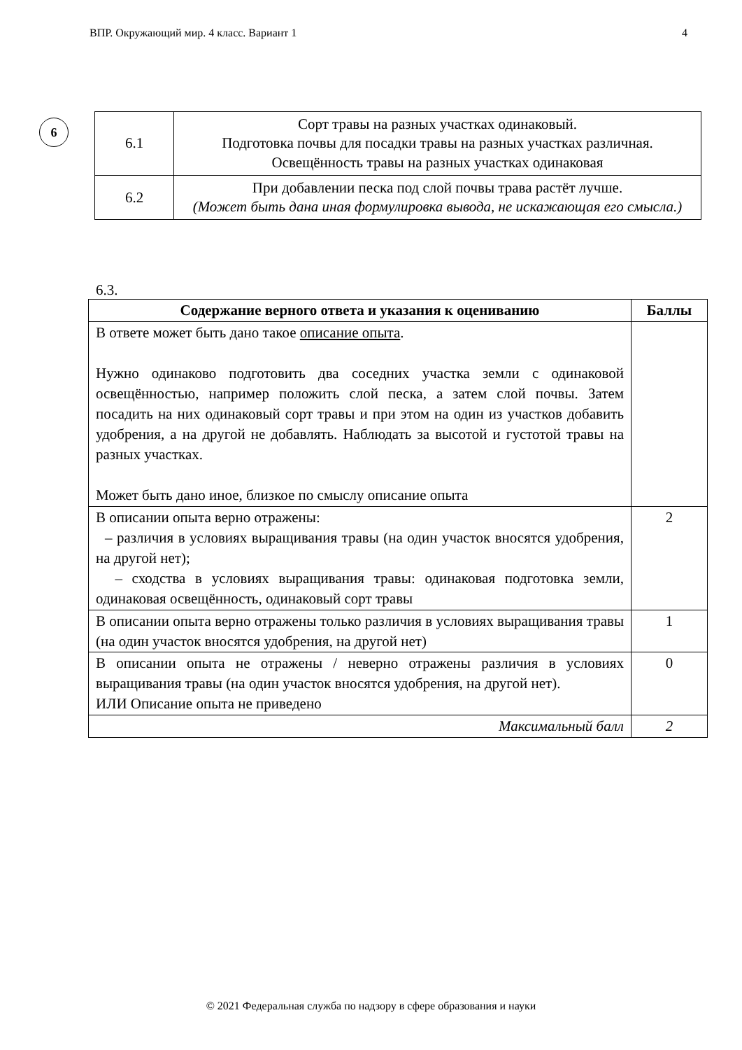ВПР. Окружающий мир. 4 класс. Вариант 1 4
6
| 6.1 | Сорт травы на разных участках одинаковый. Подготовка почвы для посадки травы на разных участках различная. Освещённость травы на разных участках одинаковая |
| 6.2 | При добавлении песка под слой почвы трава растёт лучше. (Может быть дана иная формулировка вывода, не искажающая его смысла.) |
6.3.
| Содержание верного ответа и указания к оцениванию | Баллы |
| --- | --- |
| В ответе может быть дано такое описание опыта . Нужно одинаково подготовить два соседних участка земли с одинаковой освещённостью, например положить слой песка, а затем слой почвы. Затем посадить на них одинаковый сорт травы и при этом на один из участков добавить удобрения, а на другой не добавлять. Наблюдать за высотой и густотой травы на разных участках. Может быть дано иное, близкое по смыслу описание опыта | |
| В описании опыта верно отражены: – различия в условиях выращивания травы (на один участок вносятся удобрения, на другой нет); – сходства в условиях выращивания травы: одинаковая подготовка земли, одинаковая освещённость, одинаковый сорт травы | 2 |
| В описании опыта верно отражены только различия в условиях выращивания травы (на один участок вносятся удобрения, на другой нет) | 1 |
| В описании опыта не отражены / неверно отражены различия в условиях выращивания травы (на один участок вносятся удобрения, на другой нет). ИЛИ Описание опыта не приведено | 0 |
| Максимальный балл | 2 |
© 2021 Федеральная служба по надзору в сфере образования и науки